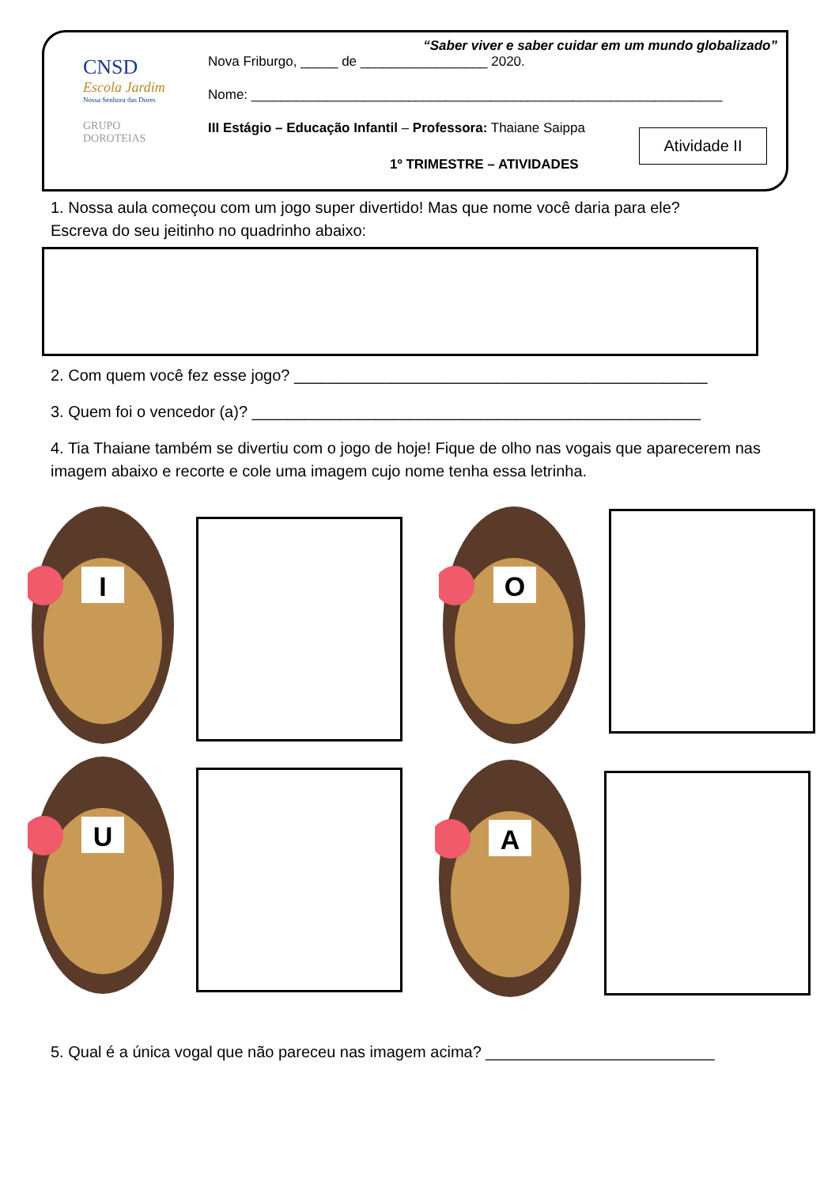CNSD
Escola Jardim
Nossa Senhora das Dores
GRUPO
DOROTEIAS
“Saber viver e saber cuidar em um mundo globalizado”
Nova Friburgo, _____ de _________________ 2020.
Nome: _______________________________________________________________
III Estágio – Educação Infantil – Professora: Thaiane Saippa
1º TRIMESTRE – ATIVIDADES
Atividade II
1. Nossa aula começou com um jogo super divertido! Mas que nome você daria para ele?
Escreva do seu jeitinho no quadrinho abaixo:
2. Com quem você fez esse jogo? _______________________________________________
3. Quem foi o vencedor (a)? ___________________________________________________
4. Tia Thaiane também se divertiu com o jogo de hoje! Fique de olho nas vogais que aparecerem nas imagem abaixo e recorte e cole uma imagem cujo nome tenha essa letrinha.
I O
U A
5. Qual é a única vogal que não pareceu nas imagem acima? __________________________